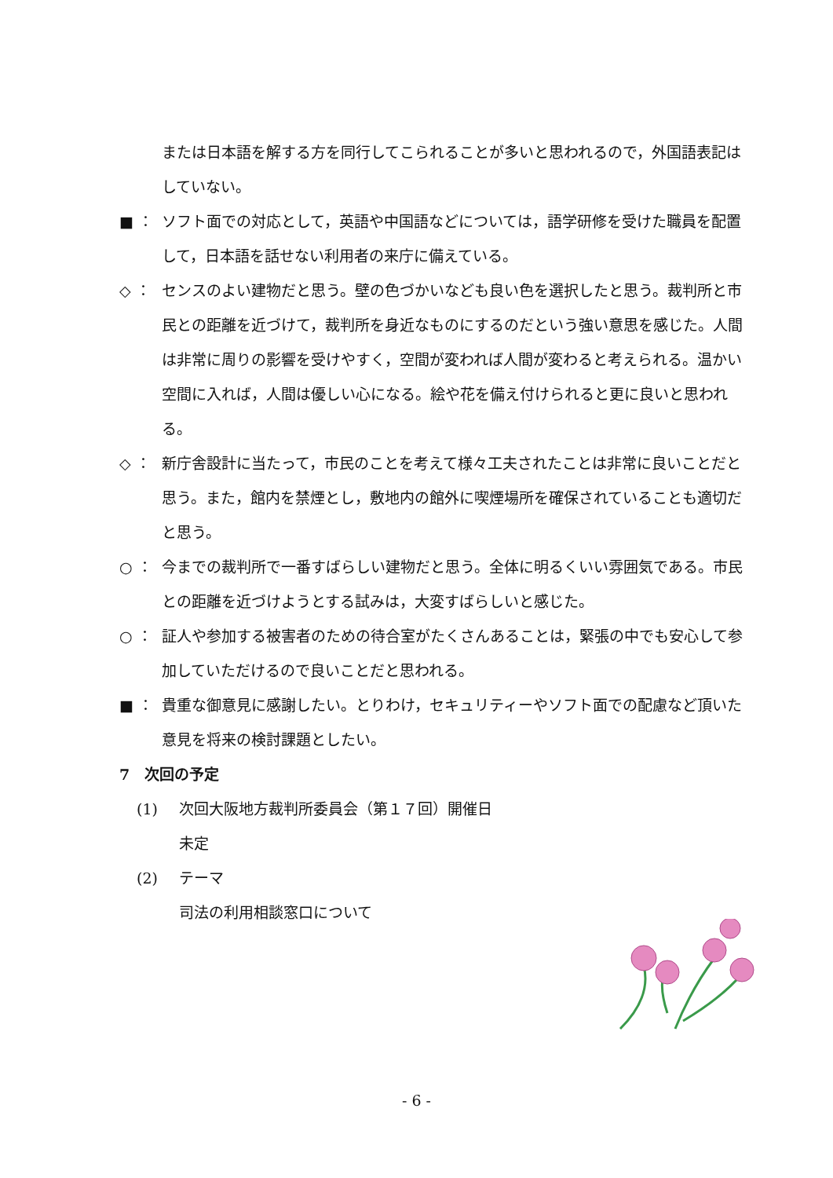または日本語を解する方を同行してこられることが多いと思われるので，外国語表記はしていない。
■ ： ソフト面での対応として，英語や中国語などについては，語学研修を受けた職員を配置して，日本語を話せない利用者の来庁に備えている。
◇ ： センスのよい建物だと思う。壁の色づかいなども良い色を選択したと思う。裁判所と市民との距離を近づけて，裁判所を身近なものにするのだという強い意思を感じた。人間は非常に周りの影響を受けやすく，空間が変われば人間が変わると考えられる。温かい空間に入れば，人間は優しい心になる。絵や花を備え付けられると更に良いと思われる。
◇ ： 新庁舎設計に当たって，市民のことを考えて様々工夫されたことは非常に良いことだと思う。また，館内を禁煙とし，敷地内の館外に喫煙場所を確保されていることも適切だと思う。
○ ： 今までの裁判所で一番すばらしい建物だと思う。全体に明るくいい雰囲気である。市民との距離を近づけようとする試みは，大変すばらしいと感じた。
○ ： 証人や参加する被害者のための待合室がたくさんあることは，緊張の中でも安心して参加していただけるので良いことだと思われる。
■ ： 貴重な御意見に感謝したい。とりわけ，セキュリティーやソフト面での配慮など頂いた意見を将来の検討課題としたい。
7　次回の予定
(1) 次回大阪地方裁判所委員会（第１７回）開催日
未定
(2) テーマ
司法の利用相談窓口について
- 6 -